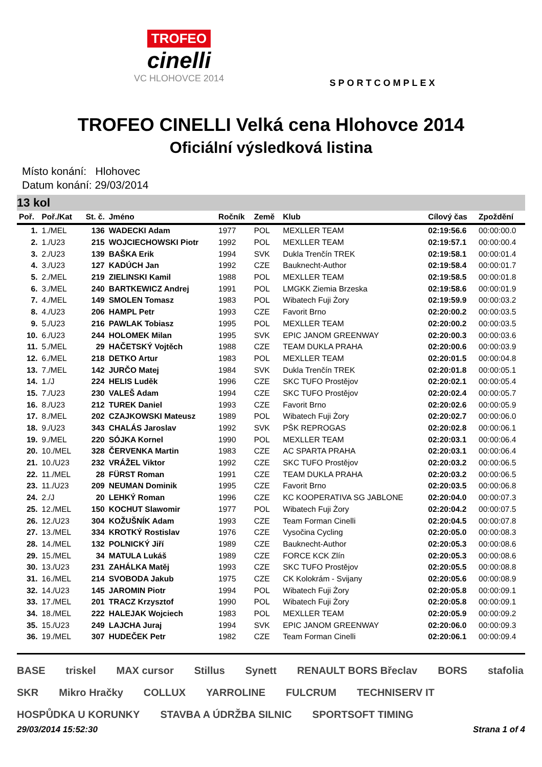TROFEO
cinelli
VC HLOHOVCE 2014
SPORTCOMPLEX
TROFEO CINELLI Velká cena Hlohovce 2014
Oficiální výsledková listina
Místo konání: Hlohovec
Datum konání: 29/03/2014
13 kol
| Poř. | Poř./Kat | St. č. | Jméno | Ročník | Země | Klub | Cílový čas | Zpoždění |
| --- | --- | --- | --- | --- | --- | --- | --- | --- |
| 1. | 1./MEL | 136 | WADECKI Adam | 1977 | POL | MEXLLER TEAM | 02:19:56.6 | 00:00:00.0 |
| 2. | 1./U23 | 215 | WOJCIECHOWSKI Piotr | 1992 | POL | MEXLLER TEAM | 02:19:57.1 | 00:00:00.4 |
| 3. | 2./U23 | 139 | BAŠKA Erik | 1994 | SVK | Dukla Trenčín TREK | 02:19:58.1 | 00:00:01.4 |
| 4. | 3./U23 | 127 | KADÚCH Jan | 1992 | CZE | Bauknecht-Author | 02:19:58.4 | 00:00:01.7 |
| 5. | 2./MEL | 219 | ZIELINSKI Kamil | 1988 | POL | MEXLLER TEAM | 02:19:58.5 | 00:00:01.8 |
| 6. | 3./MEL | 240 | BARTKEWICZ Andrej | 1991 | POL | LMGKK Ziemia Brzeska | 02:19:58.6 | 00:00:01.9 |
| 7. | 4./MEL | 149 | SMOLEN Tomasz | 1983 | POL | Wibatech Fuji Żory | 02:19:59.9 | 00:00:03.2 |
| 8. | 4./U23 | 206 | HAMPL Petr | 1993 | CZE | Favorit Brno | 02:20:00.2 | 00:00:03.5 |
| 9. | 5./U23 | 216 | PAWLAK Tobiasz | 1995 | POL | MEXLLER TEAM | 02:20:00.2 | 00:00:03.5 |
| 10. | 6./U23 | 244 | HOLOMEK Milan | 1995 | SVK | EPIC JANOM GREENWAY | 02:20:00.3 | 00:00:03.6 |
| 11. | 5./MEL | 29 | HAČETSKÝ Vojtěch | 1988 | CZE | TEAM DUKLA PRAHA | 02:20:00.6 | 00:00:03.9 |
| 12. | 6./MEL | 218 | DETKO Artur | 1983 | POL | MEXLLER TEAM | 02:20:01.5 | 00:00:04.8 |
| 13. | 7./MEL | 142 | JURČO Matej | 1984 | SVK | Dukla Trenčín TREK | 02:20:01.8 | 00:00:05.1 |
| 14. | 1./J | 224 | HELIS Luděk | 1996 | CZE | SKC TUFO Prostějov | 02:20:02.1 | 00:00:05.4 |
| 15. | 7./U23 | 230 | VALEŠ Adam | 1994 | CZE | SKC TUFO Prostějov | 02:20:02.4 | 00:00:05.7 |
| 16. | 8./U23 | 212 | TUREK Daniel | 1993 | CZE | Favorit Brno | 02:20:02.6 | 00:00:05.9 |
| 17. | 8./MEL | 202 | CZAJKOWSKI Mateusz | 1989 | POL | Wibatech Fuji Żory | 02:20:02.7 | 00:00:06.0 |
| 18. | 9./U23 | 343 | CHALÁS Jaroslav | 1992 | SVK | PŠK REPROGAS | 02:20:02.8 | 00:00:06.1 |
| 19. | 9./MEL | 220 | SÓJKA Kornel | 1990 | POL | MEXLLER TEAM | 02:20:03.1 | 00:00:06.4 |
| 20. | 10./MEL | 328 | ČERVENKA Martin | 1983 | CZE | AC SPARTA PRAHA | 02:20:03.1 | 00:00:06.4 |
| 21. | 10./U23 | 232 | VRÁŽEL Viktor | 1992 | CZE | SKC TUFO Prostějov | 02:20:03.2 | 00:00:06.5 |
| 22. | 11./MEL | 28 | FÜRST Roman | 1991 | CZE | TEAM DUKLA PRAHA | 02:20:03.2 | 00:00:06.5 |
| 23. | 11./U23 | 209 | NEUMAN Dominik | 1995 | CZE | Favorit Brno | 02:20:03.5 | 00:00:06.8 |
| 24. | 2./J | 20 | LEHKÝ Roman | 1996 | CZE | KC KOOPERATIVA SG JABLONE | 02:20:04.0 | 00:00:07.3 |
| 25. | 12./MEL | 150 | KOCHUT Slawomir | 1977 | POL | Wibatech Fuji Żory | 02:20:04.2 | 00:00:07.5 |
| 26. | 12./U23 | 304 | KOŽUŠNÍK Adam | 1993 | CZE | Team Forman Cinelli | 02:20:04.5 | 00:00:07.8 |
| 27. | 13./MEL | 334 | KROTKÝ Rostislav | 1976 | CZE | Vysočina Cycling | 02:20:05.0 | 00:00:08.3 |
| 28. | 14./MEL | 132 | POLNICKÝ Jiří | 1989 | CZE | Bauknecht-Author | 02:20:05.3 | 00:00:08.6 |
| 29. | 15./MEL | 34 | MATULA Lukáš | 1989 | CZE | FORCE KCK Zlín | 02:20:05.3 | 00:00:08.6 |
| 30. | 13./U23 | 231 | ZAHÁLKA Matěj | 1993 | CZE | SKC TUFO Prostějov | 02:20:05.5 | 00:00:08.8 |
| 31. | 16./MEL | 214 | SVOBODA Jakub | 1975 | CZE | CK Kolokrám - Svijany | 02:20:05.6 | 00:00:08.9 |
| 32. | 14./U23 | 145 | JAROMIN Piotr | 1994 | POL | Wibatech Fuji Żory | 02:20:05.8 | 00:00:09.1 |
| 33. | 17./MEL | 201 | TRACZ Krzysztof | 1990 | POL | Wibatech Fuji Żory | 02:20:05.8 | 00:00:09.1 |
| 34. | 18./MEL | 222 | HALEJAK Wojciech | 1983 | POL | MEXLLER TEAM | 02:20:05.9 | 00:00:09.2 |
| 35. | 15./U23 | 249 | LAJCHA Juraj | 1994 | SVK | EPIC JANOM GREENWAY | 02:20:06.0 | 00:00:09.3 |
| 36. | 19./MEL | 307 | HUDEČEK Petr | 1982 | CZE | Team Forman Cinelli | 02:20:06.1 | 00:00:09.4 |
BASE triskel MAX cursor Stillus Synett RENAULT BORS Břeclav BORS stafolia SKR Mikro Hračky COLLUX YARROLINE FULCRUM TECHNISERV IT HOSPŮDKA U KORUNKY STAVBA A ÚDRŽBA SILNIC SPORTSOFT TIMING
29/03/2014 15:52:30 Strana 1 of 4